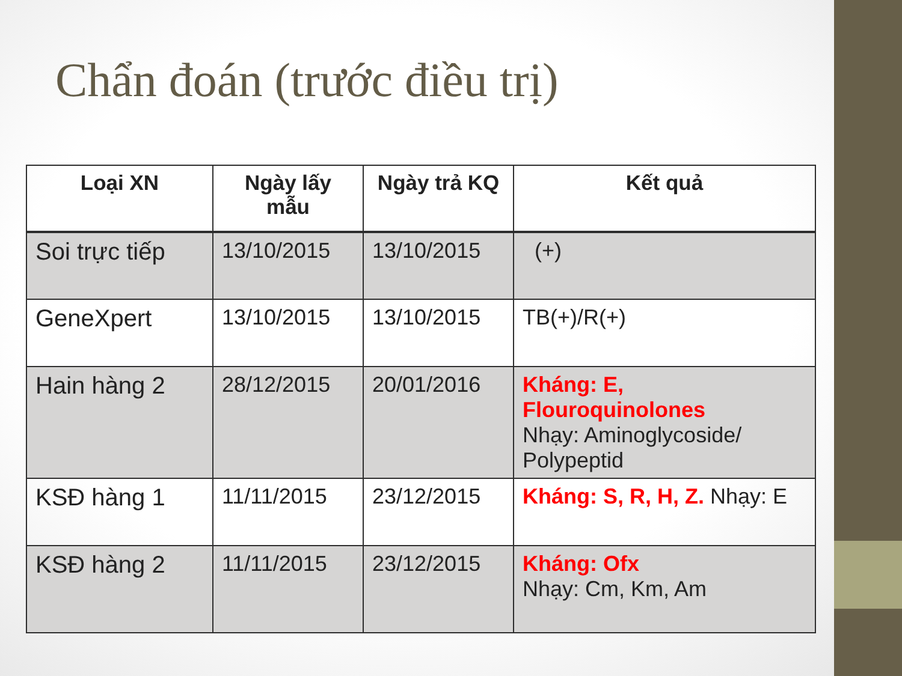Chẩn đoán (trước điều trị)
| Loại XN | Ngày lấy mẫu | Ngày trả KQ | Kết quả |
| --- | --- | --- | --- |
| Soi trực tiếp | 13/10/2015 | 13/10/2015 | (+) |
| GeneXpert | 13/10/2015 | 13/10/2015 | TB(+)/R(+) |
| Hain hàng 2 | 28/12/2015 | 20/01/2016 | Kháng: E, Flouroquinolones Nhạy: Aminoglycoside/ Polypeptid |
| KSĐ hàng 1 | 11/11/2015 | 23/12/2015 | Kháng: S, R, H, Z. Nhạy: E |
| KSĐ hàng 2 | 11/11/2015 | 23/12/2015 | Kháng: Ofx Nhạy: Cm, Km, Am |